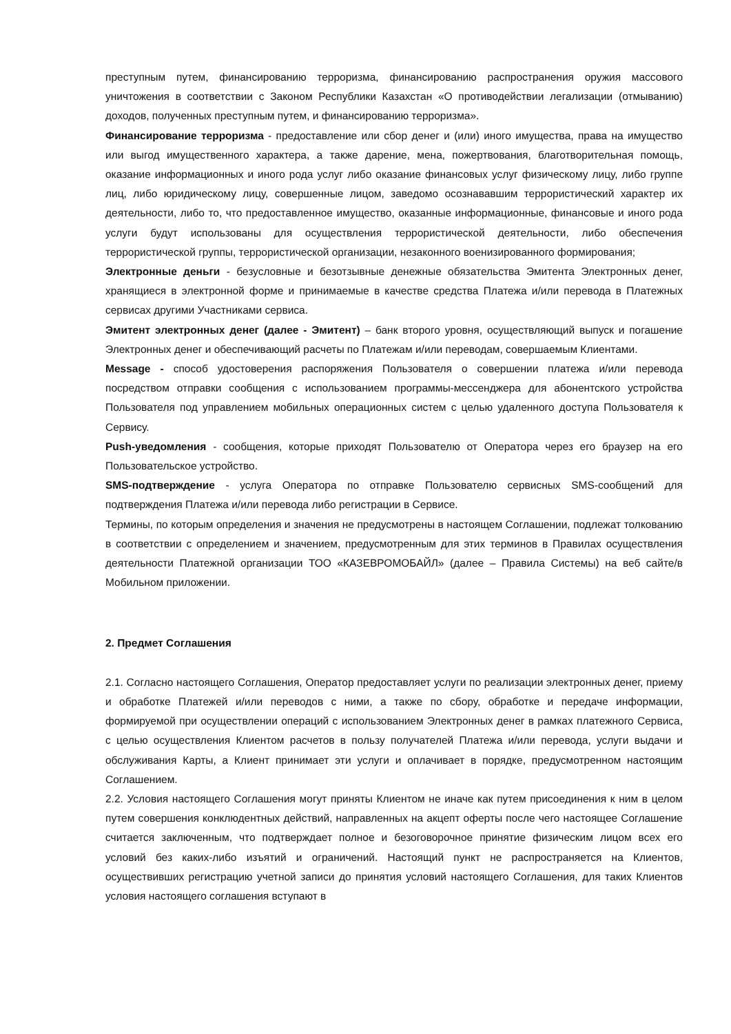преступным путем, финансированию терроризма, финансированию распространения оружия массового уничтожения в соответствии с Законом Республики Казахстан «О противодействии легализации (отмыванию) доходов, полученных преступным путем, и финансированию терроризма».
Финансирование терроризма - предоставление или сбор денег и (или) иного имущества, права на имущество или выгод имущественного характера, а также дарение, мена, пожертвования, благотворительная помощь, оказание информационных и иного рода услуг либо оказание финансовых услуг физическому лицу, либо группе лиц, либо юридическому лицу, совершенные лицом, заведомо осознававшим террористический характер их деятельности, либо то, что предоставленное имущество, оказанные информационные, финансовые и иного рода услуги будут использованы для осуществления террористической деятельности, либо обеспечения террористической группы, террористической организации, незаконного военизированного формирования;
Электронные деньги - безусловные и безотзывные денежные обязательства Эмитента Электронных денег, хранящиеся в электронной форме и принимаемые в качестве средства Платежа и/или перевода в Платежных сервисах другими Участниками сервиса.
Эмитент электронных денег (далее - Эмитент) – банк второго уровня, осуществляющий выпуск и погашение Электронных денег и обеспечивающий расчеты по Платежам и/или переводам, совершаемым Клиентами.
Message - способ удостоверения распоряжения Пользователя о совершении платежа и/или перевода посредством отправки сообщения с использованием программы-мессенджера для абонентского устройства Пользователя под управлением мобильных операционных систем с целью удаленного доступа Пользователя к Сервису.
Push-уведомления - сообщения, которые приходят Пользователю от Оператора через его браузер на его Пользовательское устройство.
SMS-подтверждение - услуга Оператора по отправке Пользователю сервисных SMS-сообщений для подтверждения Платежа и/или перевода либо регистрации в Сервисе.
Термины, по которым определения и значения не предусмотрены в настоящем Соглашении, подлежат толкованию в соответствии с определением и значением, предусмотренным для этих терминов в Правилах осуществления деятельности Платежной организации ТОО «КАЗЕВРОМОБАЙЛ» (далее – Правила Системы) на веб сайте/в Мобильном приложении.
2. Предмет Соглашения
2.1. Согласно настоящего Соглашения, Оператор предоставляет услуги по реализации электронных денег, приему и обработке Платежей и/или переводов с ними, а также по сбору, обработке и передаче информации, формируемой при осуществлении операций с использованием Электронных денег в рамках платежного Сервиса, с целью осуществления Клиентом расчетов в пользу получателей Платежа и/или перевода, услуги выдачи и обслуживания Карты, а Клиент принимает эти услуги и оплачивает в порядке, предусмотренном настоящим Соглашением.
2.2. Условия настоящего Соглашения могут приняты Клиентом не иначе как путем присоединения к ним в целом путем совершения конклюдентных действий, направленных на акцепт оферты после чего настоящее Соглашение считается заключенным, что подтверждает полное и безоговорочное принятие физическим лицом всех его условий без каких-либо изъятий и ограничений. Настоящий пункт не распространяется на Клиентов, осуществивших регистрацию учетной записи до принятия условий настоящего Соглашения, для таких Клиентов условия настоящего соглашения вступают в